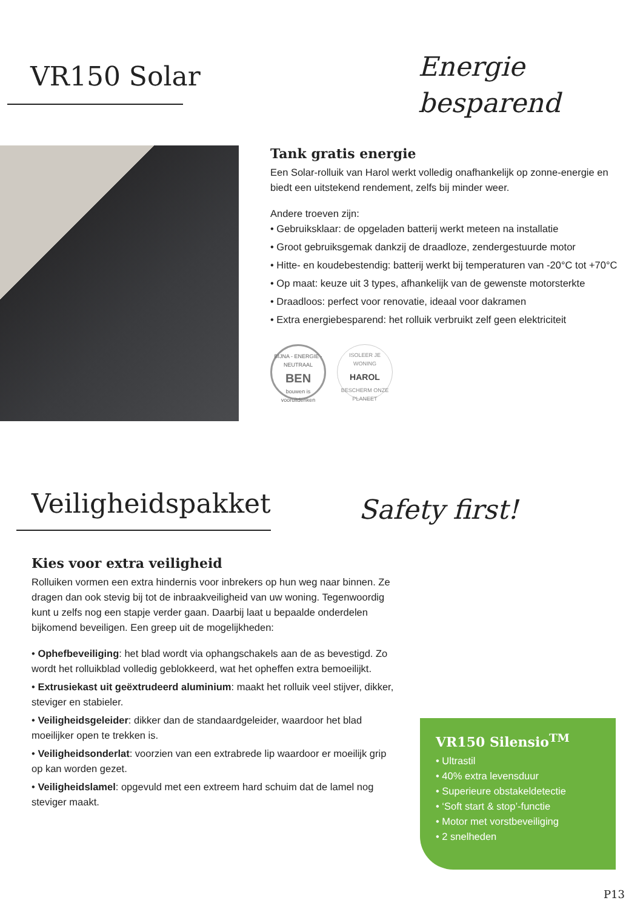VR150 Solar
Energie
besparend
Tank gratis energie
Een Solar-rolluik van Harol werkt volledig onafhankelijk op zonne-energie en biedt een uitstekend rendement, zelfs bij minder weer.
Andere troeven zijn:
• Gebruiksklaar: de opgeladen batterij werkt meteen na installatie
• Groot gebruiksgemak dankzij de draadloze, zendergestuurde motor
• Hitte- en koudebestendig: batterij werkt bij temperaturen van -20°C tot +70°C
• Op maat: keuze uit 3 types, afhankelijk van de gewenste motorsterkte
• Draadloos: perfect voor renovatie, ideaal voor dakramen
• Extra energiebesparend: het rolluik verbruikt zelf geen elektriciteit
BIJNA - ENERGIE - NEUTRAAL
BEN
bouwen is vooruitdenken
ISOLEER JE WONING
HAROL
BESCHERM ONZE PLANEET
Veiligheidspakket
Safety first!
Kies voor extra veiligheid
Rolluiken vormen een extra hindernis voor inbrekers op hun weg naar binnen. Ze dragen dan ook stevig bij tot de inbraakveiligheid van uw woning. Tegenwoordig kunt u zelfs nog een stapje verder gaan. Daarbij laat u bepaalde onderdelen bijkomend beveiligen. Een greep uit de mogelijkheden:
• Ophefbeveiliging: het blad wordt via ophangschakels aan de as bevestigd. Zo wordt het rolluikblad volledig geblokkeerd, wat het opheffen extra bemoeilijkt.
• Extrusiekast uit geëxtrudeerd aluminium: maakt het rolluik veel stijver, dikker, steviger en stabieler.
• Veiligheidsgeleider: dikker dan de standaardgeleider, waardoor het blad moeilijker open te trekken is.
• Veiligheidsonderlat: voorzien van een extrabrede lip waardoor er moeilijk grip op kan worden gezet.
• Veiligheidslamel: opgevuld met een extreem hard schuim dat de lamel nog steviger maakt.
VR150 Silensio<sup>TM</sup>
• Ultrastil
• 40% extra levensduur
• Superieure obstakeldetectie
• ‘Soft start & stop’-functie
• Motor met vorstbeveiliging
• 2 snelheden
P13